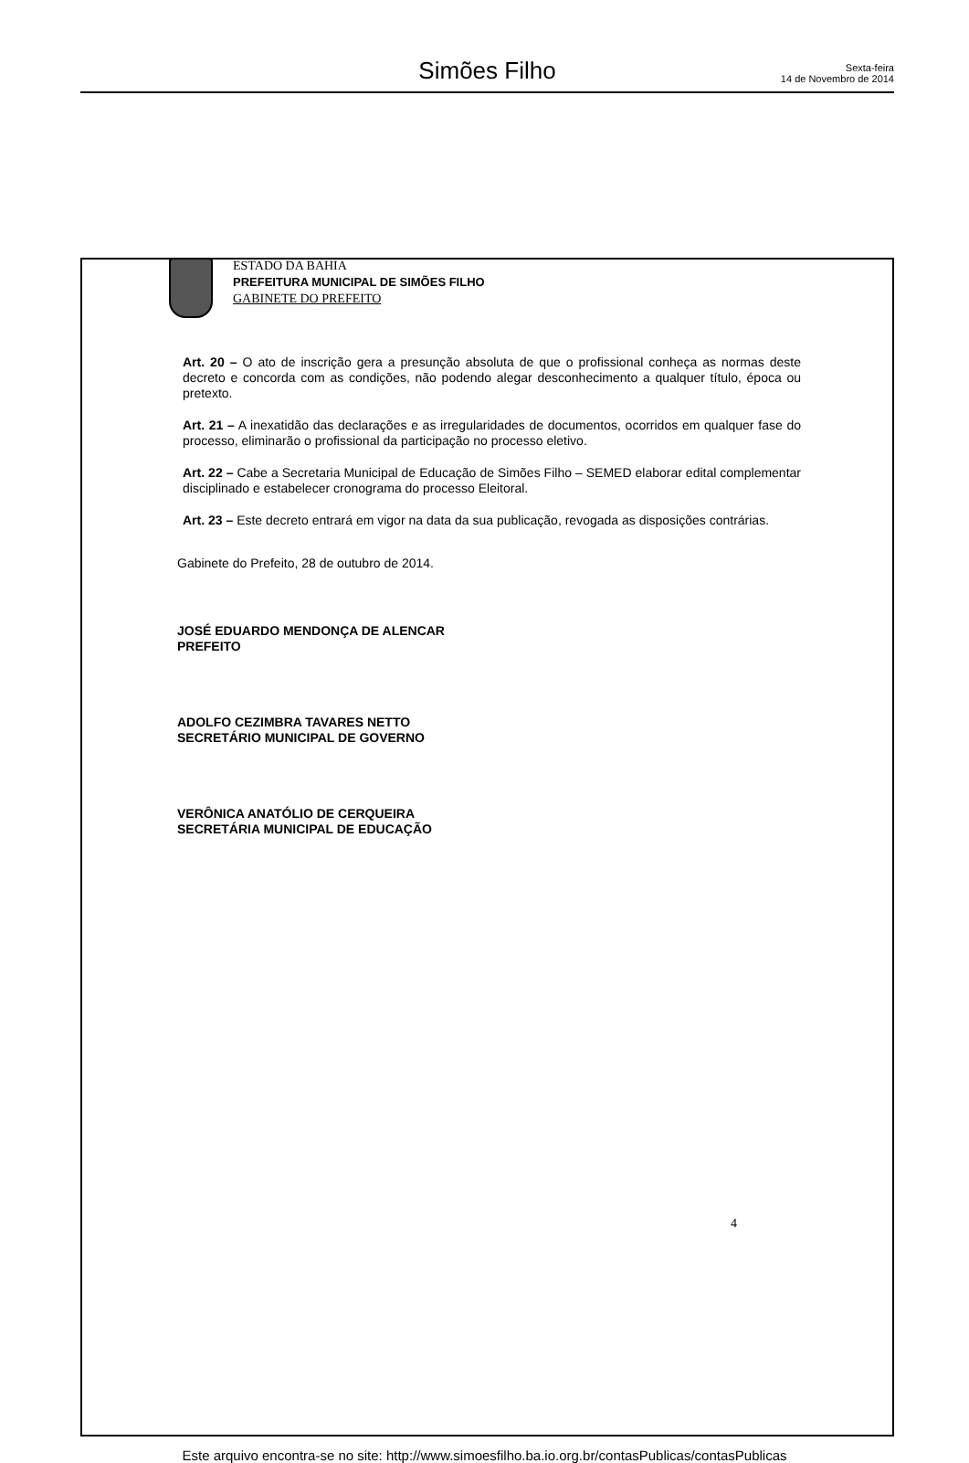Simões Filho
Sexta-feira
14 de Novembro de 2014
ESTADO DA BAHIA
PREFEITURA MUNICIPAL DE SIMÕES FILHO
GABINETE DO PREFEITO
Art. 20 – O ato de inscrição gera a presunção absoluta de que o profissional conheça as normas deste decreto e concorda com as condições, não podendo alegar desconhecimento a qualquer título, época ou pretexto.
Art. 21 – A inexatidão das declarações e as irregularidades de documentos, ocorridos em qualquer fase do processo, eliminarão o profissional da participação no processo eletivo.
Art. 22 – Cabe a Secretaria Municipal de Educação de Simões Filho – SEMED elaborar edital complementar disciplinado e estabelecer cronograma do processo Eleitoral.
Art. 23 – Este decreto entrará em vigor na data da sua publicação, revogada as disposições contrárias.
Gabinete do Prefeito, 28 de outubro de 2014.
JOSÉ EDUARDO MENDONÇA DE ALENCAR
PREFEITO
ADOLFO CEZIMBRA TAVARES NETTO
SECRETÁRIO MUNICIPAL DE GOVERNO
VERÔNICA ANATÓLIO DE CERQUEIRA
SECRETÁRIA MUNICIPAL DE EDUCAÇÃO
4
Este arquivo encontra-se no site: http://www.simoesfilho.ba.io.org.br/contasPublicas/contasPublicas